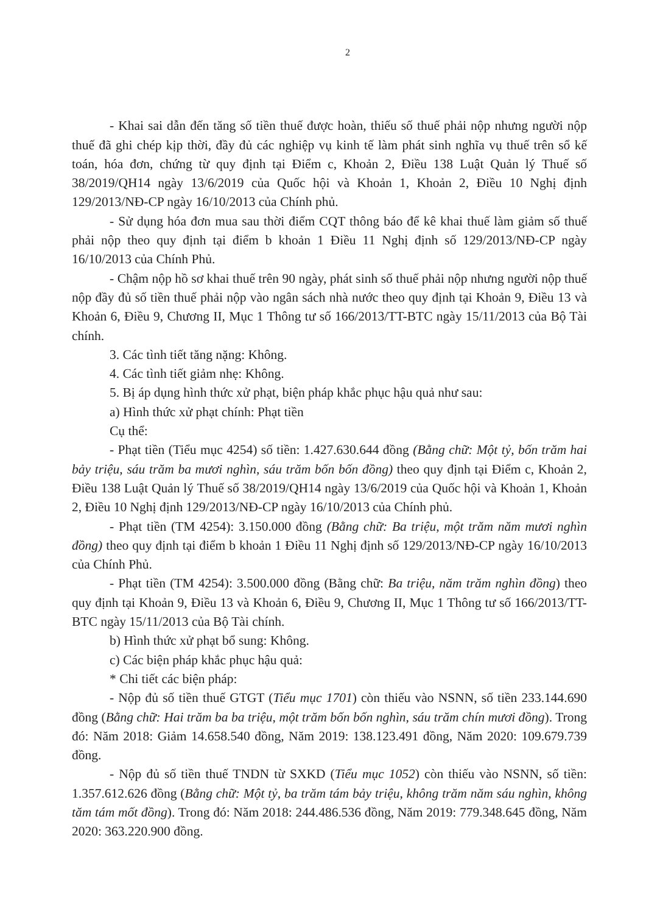2
- Khai sai dẫn đến tăng số tiền thuế được hoàn, thiếu số thuế phải nộp nhưng người nộp thuế đã ghi chép kịp thời, đầy đủ các nghiệp vụ kinh tế làm phát sinh nghĩa vụ thuế trên sổ kế toán, hóa đơn, chứng từ quy định tại Điểm c, Khoản 2, Điều 138 Luật Quản lý Thuế số 38/2019/QH14 ngày 13/6/2019 của Quốc hội và Khoản 1, Khoản 2, Điều 10 Nghị định 129/2013/NĐ-CP ngày 16/10/2013 của Chính phủ.
- Sử dụng hóa đơn mua sau thời điểm CQT thông báo để kê khai thuế làm giảm số thuế phải nộp theo quy định tại điểm b khoản 1 Điều 11 Nghị định số 129/2013/NĐ-CP ngày 16/10/2013 của Chính Phủ.
- Chậm nộp hồ sơ khai thuế trên 90 ngày, phát sinh số thuế phải nộp nhưng người nộp thuế nộp đầy đủ số tiền thuế phải nộp vào ngân sách nhà nước theo quy định tại Khoản 9, Điều 13 và Khoản 6, Điều 9, Chương II, Mục 1 Thông tư số 166/2013/TT-BTC ngày 15/11/2013 của Bộ Tài chính.
3. Các tình tiết tăng nặng: Không.
4. Các tình tiết giảm nhẹ: Không.
5. Bị áp dụng hình thức xử phạt, biện pháp khắc phục hậu quả như sau:
a) Hình thức xử phạt chính: Phạt tiền
Cụ thể:
- Phạt tiền (Tiểu mục 4254) số tiền: 1.427.630.644 đồng (Bằng chữ: Một tỷ, bốn trăm hai bảy triệu, sáu trăm ba mươi nghìn, sáu trăm bốn bốn đồng) theo quy định tại Điểm c, Khoản 2, Điều 138 Luật Quản lý Thuế số 38/2019/QH14 ngày 13/6/2019 của Quốc hội và Khoản 1, Khoản 2, Điều 10 Nghị định 129/2013/NĐ-CP ngày 16/10/2013 của Chính phủ.
- Phạt tiền (TM 4254): 3.150.000 đồng (Bằng chữ: Ba triệu, một trăm năm mươi nghìn đồng) theo quy định tại điểm b khoản 1 Điều 11 Nghị định số 129/2013/NĐ-CP ngày 16/10/2013 của Chính Phủ.
- Phạt tiền (TM 4254): 3.500.000 đồng (Bằng chữ: Ba triệu, năm trăm nghìn đồng) theo quy định tại Khoản 9, Điều 13 và Khoản 6, Điều 9, Chương II, Mục 1 Thông tư số 166/2013/TT-BTC ngày 15/11/2013 của Bộ Tài chính.
b) Hình thức xử phạt bổ sung: Không.
c) Các biện pháp khắc phục hậu quả:
* Chi tiết các biện pháp:
- Nộp đủ số tiền thuế GTGT (Tiểu mục 1701) còn thiếu vào NSNN, số tiền 233.144.690 đồng (Bằng chữ: Hai trăm ba ba triệu, một trăm bốn bốn nghìn, sáu trăm chín mươi đồng). Trong đó: Năm 2018: Giảm 14.658.540 đồng, Năm 2019: 138.123.491 đồng, Năm 2020: 109.679.739 đồng.
- Nộp đủ số tiền thuế TNDN từ SXKD (Tiểu mục 1052) còn thiếu vào NSNN, số tiền: 1.357.612.626 đồng (Bằng chữ: Một tỷ, ba trăm tám bảy triệu, không trăm năm sáu nghìn, không tăm tám mốt đồng). Trong đó: Năm 2018: 244.486.536 đồng, Năm 2019: 779.348.645 đồng, Năm 2020: 363.220.900 đồng.